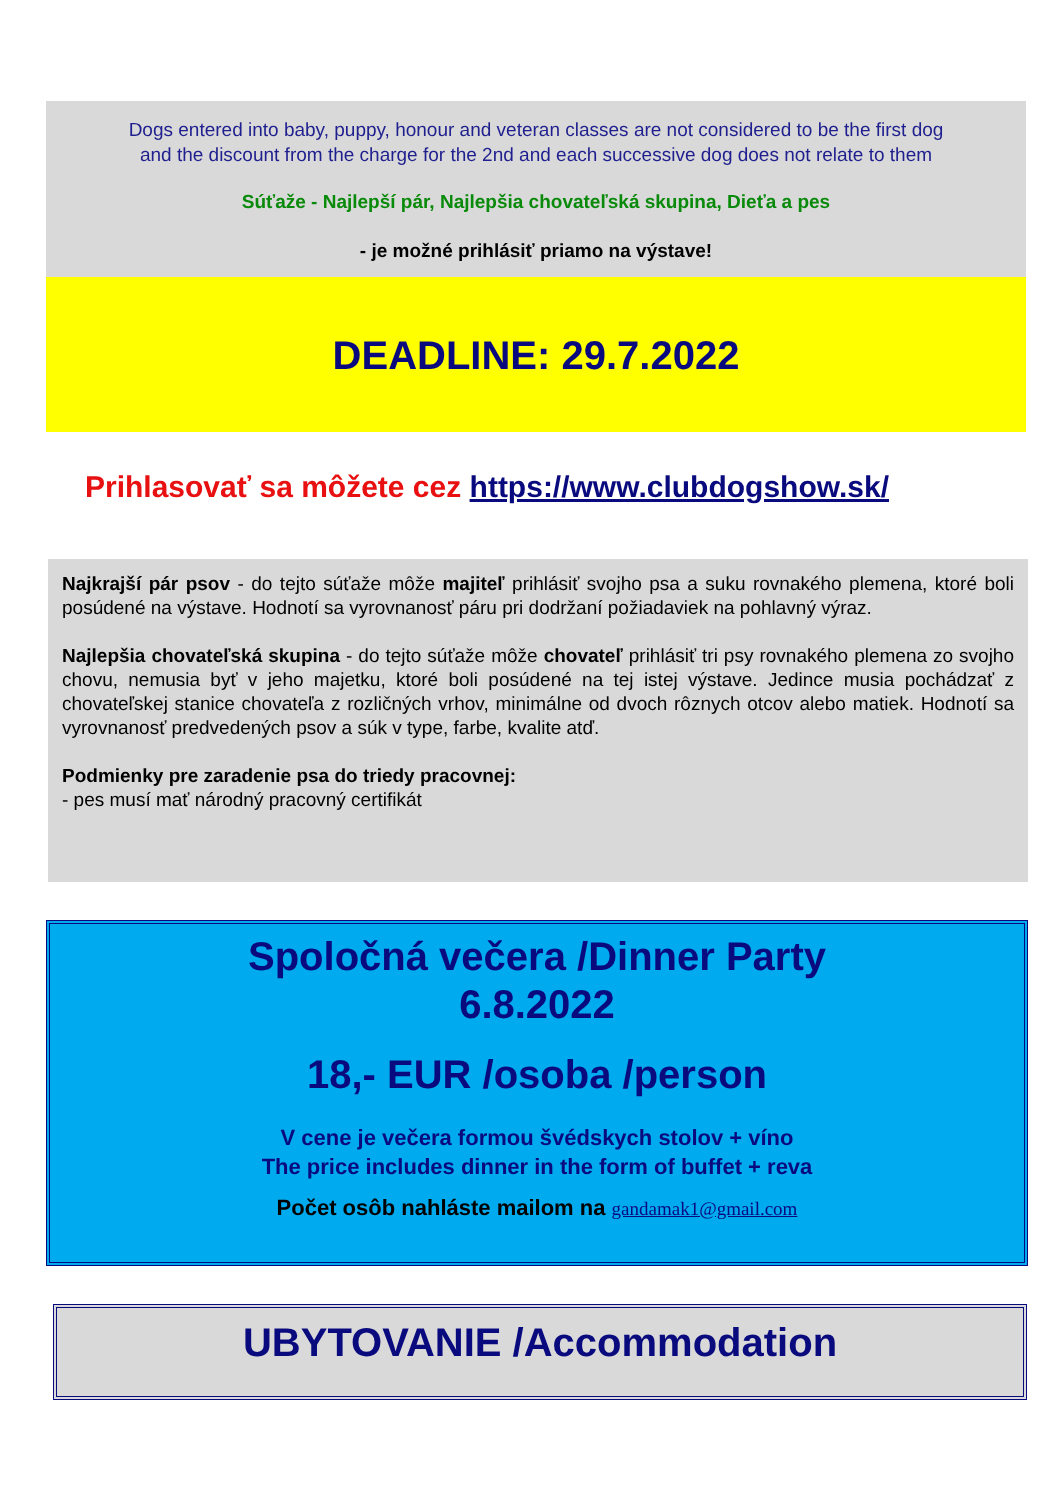Dogs entered into baby, puppy, honour and veteran classes are not considered to be the first dog
and the discount from the charge for the 2nd and each successive dog does not relate to them
Súťaže - Najlepší pár, Najlepšia chovateľská skupina, Dieťa a pes
- je možné prihlásiť priamo na výstave!
DEADLINE: 29.7.2022
Prihlasovať sa môžete cez https://www.clubdogshow.sk/
Najkrajší pár psov - do tejto súťaže môže majiteľ prihlásiť svojho psa a suku rovnakého plemena, ktoré boli posúdené na výstave. Hodnotí sa vyrovnanosť páru pri dodržaní požiadaviek na pohlavný výraz.
Najlepšia chovateľská skupina - do tejto súťaže môže chovateľ prihlásiť tri psy rovnakého plemena zo svojho chovu, nemusia byť v jeho majetku, ktoré boli posúdené na tej istej výstave. Jedince musia pochádzať z chovateľskej stanice chovateľa z rozličných vrhov, minimálne od dvoch rôznych otcov alebo matiek. Hodnotí sa vyrovnanosť predvedených psov a súk v type, farbe, kvalite atď.
Podmienky pre zaradenie psa do triedy pracovnej:
- pes musí mať národný pracovný certifikát
Spoločná večera /Dinner Party
6.8.2022
18,- EUR /osoba /person
V cene je večera formou švédskych stolov + víno
The price includes dinner in the form of buffet + reva
Počet osôb nahláste mailom na gandamak1@gmail.com
UBYTOVANIE /Accommodation